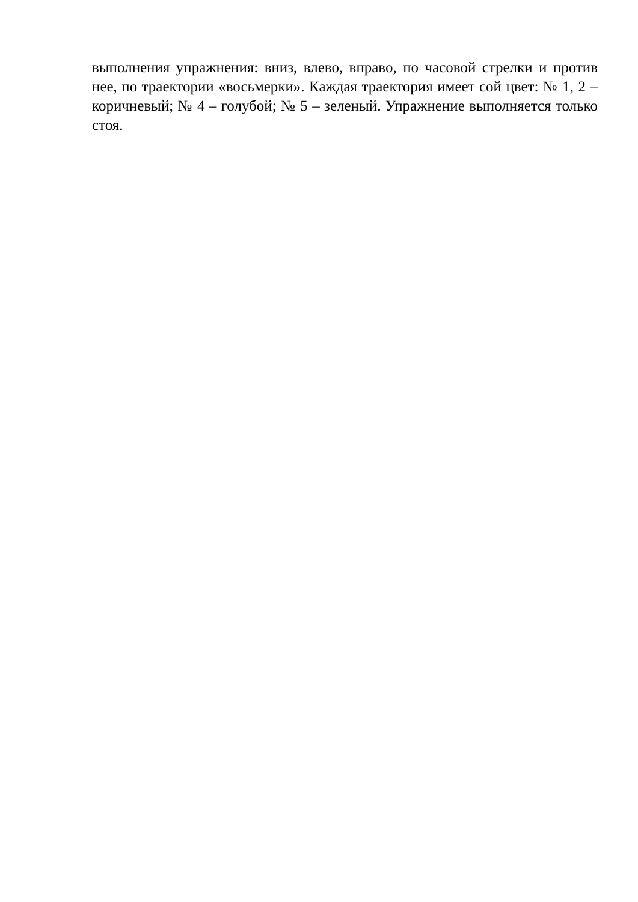выполнения упражнения: вниз, влево, вправо, по часовой стрелки и против нее, по траектории «восьмерки». Каждая траектория имеет сой цвет: № 1, 2 – коричневый; № 4 – голубой; № 5 – зеленый. Упражнение выполняется только стоя.